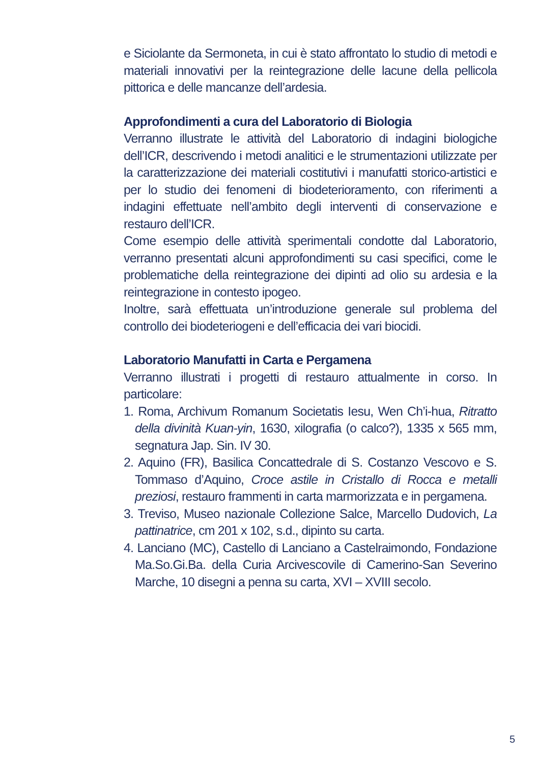e Siciolante da Sermoneta, in cui è stato affrontato lo studio di metodi e materiali innovativi per la reintegrazione delle lacune della pellicola pittorica e delle mancanze dell’ardesia.
Approfondimenti a cura del Laboratorio di Biologia
Verranno illustrate le attività del Laboratorio di indagini biologiche dell’ICR, descrivendo i metodi analitici e le strumentazioni utilizzate per la caratterizzazione dei materiali costitutivi i manufatti storico-artistici e per lo studio dei fenomeni di biodeterioramento, con riferimenti a indagini effettuate nell’ambito degli interventi di conservazione e restauro dell’ICR.
Come esempio delle attività sperimentali condotte dal Laboratorio, verranno presentati alcuni approfondimenti su casi specifici, come le problematiche della reintegrazione dei dipinti ad olio su ardesia e la reintegrazione in contesto ipogeo.
Inoltre, sarà effettuata un’introduzione generale sul problema del controllo dei biodeteriogeni e dell’efficacia dei vari biocidi.
Laboratorio Manufatti in Carta e Pergamena
Verranno illustrati i progetti di restauro attualmente in corso. In particolare:
1. Roma, Archivum Romanum Societatis Iesu, Wen Ch’i-hua, Ritratto della divinità Kuan-yin, 1630, xilografia (o calco?), 1335 x 565 mm, segnatura Jap. Sin. IV 30.
2. Aquino (FR), Basilica Concattedrale di S. Costanzo Vescovo e S. Tommaso d’Aquino, Croce astile in Cristallo di Rocca e metalli preziosi, restauro frammenti in carta marmorizzata e in pergamena.
3. Treviso, Museo nazionale Collezione Salce, Marcello Dudovich, La pattinatrice, cm 201 x 102, s.d., dipinto su carta.
4. Lanciano (MC), Castello di Lanciano a Castelraimondo, Fondazione Ma.So.Gi.Ba. della Curia Arcivescovile di Camerino-San Severino Marche, 10 disegni a penna su carta, XVI – XVIII secolo.
5